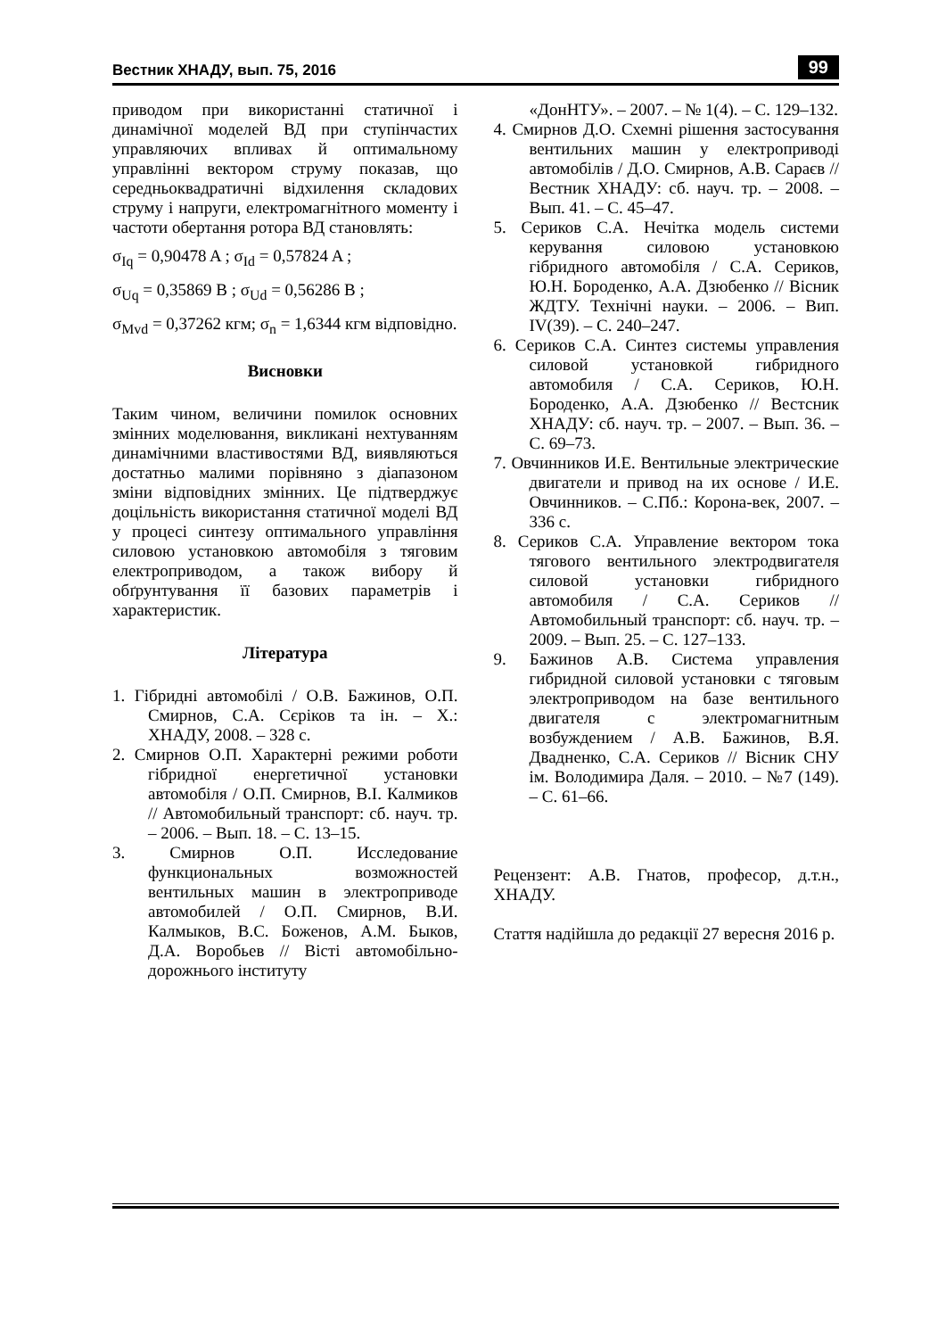Вестник ХНАДУ, вып. 75, 2016 99
приводом при використанні статичної і динамічної моделей ВД при ступінчастих управляючих впливах й оптимальному управлінні вектором струму показав, що середньоквадратичні відхилення складових струму і напруги, електромагнітного моменту і частоти обертання ротора ВД становлять:
σ<sub>Iq</sub> = 0,90478 A ; σ<sub>Id</sub> = 0,57824 A ;
σ<sub>Uq</sub> = 0,35869 B ; σ<sub>Ud</sub> = 0,56286 B ;
σ<sub>Mvd</sub> = 0,37262 кгм; σ<sub>n</sub> = 1,6344 кгм відповідно.
Висновки
Таким чином, величини помилок основних змінних моделювання, викликані нехтуванням динамічними властивостями ВД, виявляються достатньо малими порівняно з діапазоном зміни відповідних змінних. Це підтверджує доцільність використання статичної моделі ВД у процесі синтезу оптимального управління силовою установкою автомобіля з тяговим електроприводом, а також вибору й обґрунтування її базових параметрів і характеристик.
Література
1. Гібридні автомобілі / О.В. Бажинов, О.П. Смирнов, С.А. Сєріков та ін. – Х.: ХНАДУ, 2008. – 328 с.
2. Смирнов О.П. Характерні режими роботи гібридної енергетичної установки автомобіля / О.П. Смирнов, В.І. Калмиков // Автомобильный транспорт: сб. науч. тр. – 2006. – Вып. 18. – С. 13–15.
3. Смирнов О.П. Исследование функциональных возможностей вентильных машин в электроприводе автомобилей / О.П. Смирнов, В.И. Калмыков, В.С. Боженов, А.М. Быков, Д.А. Воробьев // Вісті автомобільно-дорожнього інституту
«ДонНТУ». – 2007. – № 1(4). – С. 129–132.
4. Смирнов Д.О. Схемні рішення застосування вентильних машин у електроприводі автомобілів / Д.О. Смирнов, А.В. Сараєв // Вестник ХНАДУ: сб. науч. тр. – 2008. – Вып. 41. – С. 45–47.
5. Сериков С.А. Нечітка модель системи керування силовою установкою гібридного автомобіля / С.А. Сериков, Ю.Н. Бороденко, А.А. Дзюбенко // Вісник ЖДТУ. Технічні науки. – 2006. – Вип. IV(39). – С. 240–247.
6. Сериков С.А. Синтез системы управления силовой установкой гибридного автомобиля / С.А. Сериков, Ю.Н. Бороденко, А.А. Дзюбенко // Вестсник ХНАДУ: сб. науч. тр. – 2007. – Вып. 36. – С. 69–73.
7. Овчинников И.Е. Вентильные электрические двигатели и привод на их основе / И.Е. Овчинников. – С.Пб.: Корона-век, 2007. – 336 с.
8. Сериков С.А. Управление вектором тока тягового вентильного электродвигателя силовой установки гибридного автомобиля / С.А. Сериков // Автомобильный транспорт: сб. науч. тр. – 2009. – Вып. 25. – С. 127–133.
9. Бажинов А.В. Система управления гибридной силовой установки с тяговым электроприводом на базе вентильного двигателя с электромагнитным возбуждением / А.В. Бажинов, В.Я. Двадненко, С.А. Сериков // Вісник СНУ ім. Володимира Даля. – 2010. – №7 (149). – С. 61–66.
Рецензент: А.В. Гнатов, професор, д.т.н., ХНАДУ.
Стаття надійшла до редакції 27 вересня 2016 р.